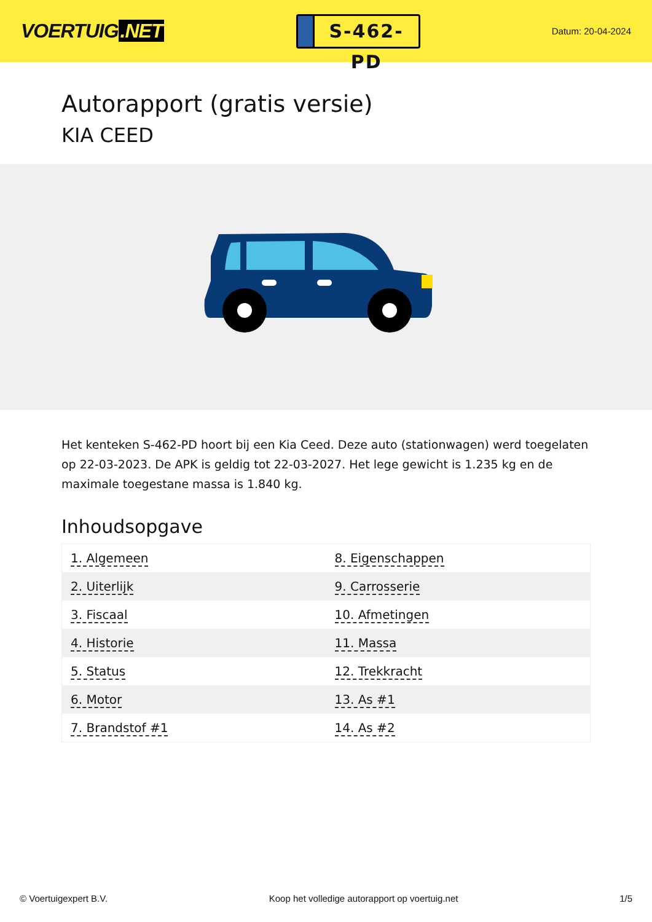VOERTUIG.NET
S-462-PD
Datum: 20-04-2024
Autorapport (gratis versie)
KIA CEED
Het kenteken S-462-PD hoort bij een Kia Ceed. Deze auto (stationwagen) werd toegelaten op 22-03-2023. De APK is geldig tot 22-03-2027. Het lege gewicht is 1.235 kg en de maximale toegestane massa is 1.840 kg.
Inhoudsopgave
| 1. Algemeen | 8. Eigenschappen |
| 2. Uiterlijk | 9. Carrosserie |
| 3. Fiscaal | 10. Afmetingen |
| 4. Historie | 11. Massa |
| 5. Status | 12. Trekkracht |
| 6. Motor | 13. As #1 |
| 7. Brandstof #1 | 14. As #2 |
© Voertuigexpert B.V. Koop het volledige autorapport op voertuig.net 1/5